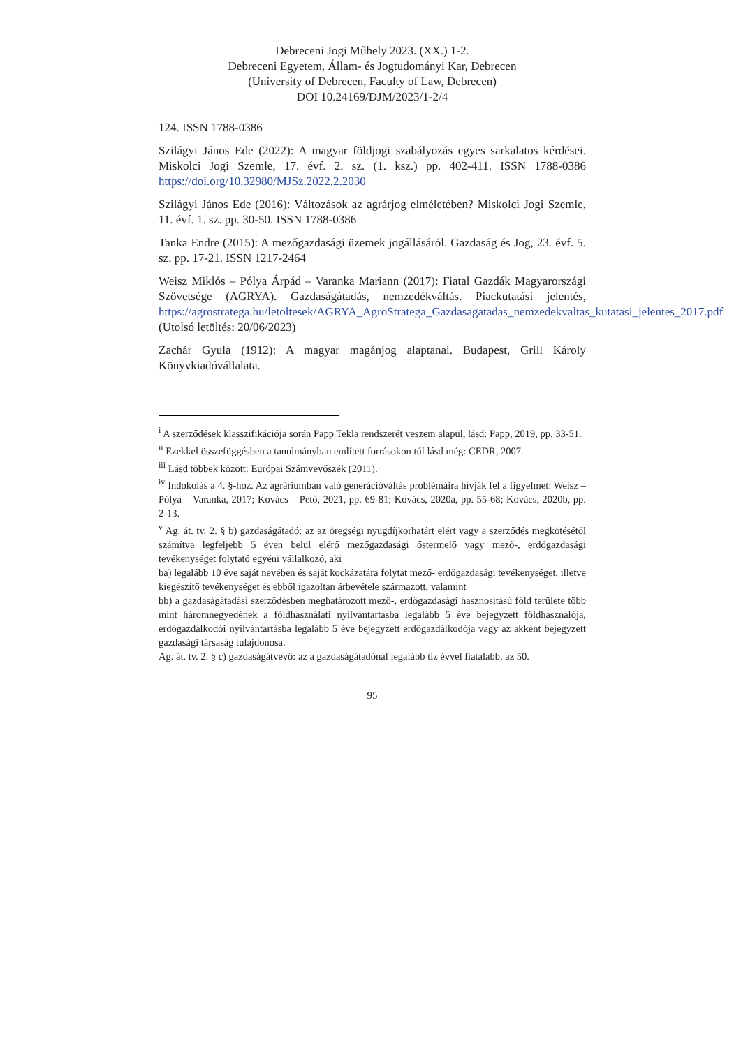Debreceni Jogi Műhely 2023. (XX.) 1-2.
Debreceni Egyetem, Állam- és Jogtudományi Kar, Debrecen
(University of Debrecen, Faculty of Law, Debrecen)
DOI 10.24169/DJM/2023/1-2/4
124. ISSN 1788-0386
Szilágyi János Ede (2022): A magyar földjogi szabályozás egyes sarkalatos kérdései. Miskolci Jogi Szemle, 17. évf. 2. sz. (1. ksz.) pp. 402-411. ISSN 1788-0386 https://doi.org/10.32980/MJSz.2022.2.2030
Szilágyi János Ede (2016): Változások az agrárjog elméletében? Miskolci Jogi Szemle, 11. évf. 1. sz. pp. 30-50. ISSN 1788-0386
Tanka Endre (2015): A mezőgazdasági üzemek jogállásáról. Gazdaság és Jog, 23. évf. 5. sz. pp. 17-21. ISSN 1217-2464
Weisz Miklós – Pólya Árpád – Varanka Mariann (2017): Fiatal Gazdák Magyarországi Szövetsége (AGRYA). Gazdaságátadás, nemzedékváltás. Piackutatási jelentés, https://agrostratega.hu/letoltesek/AGRYA_AgroStratega_Gazdasagatadas_nemzedekvaltas_kutatasi_jelentes_2017.pdf (Utolsó letöltés: 20/06/2023)
Zachár Gyula (1912): A magyar magánjog alaptanai. Budapest, Grill Károly Könyvkiadóvállalata.
<sup>i</sup> A szerződések klasszifikációja során Papp Tekla rendszerét veszem alapul, lásd: Papp, 2019, pp. 33-51.
<sup>ii</sup> Ezekkel összefüggésben a tanulmányban említett forrásokon túl lásd még: CEDR, 2007.
<sup>iii</sup> Lásd többek között: Európai Számvevőszék (2011).
<sup>iv</sup> Indokolás a 4. §-hoz. Az agráriumban való generációváltás problémáira hívják fel a figyelmet: Weisz – Pólya – Varanka, 2017; Kovács – Pető, 2021, pp. 69-81; Kovács, 2020a, pp. 55-68; Kovács, 2020b, pp. 2-13.
<sup>v</sup> Ag. át. tv. 2. § b) gazdaságátadó: az az öregségi nyugdíjkorhatárt elért vagy a szerződés megkötésétől számítva legfeljebb 5 éven belül elérő mezőgazdasági őstermelő vagy mező-, erdőgazdasági tevékenységet folytató egyéni vállalkozó, aki
ba) legalább 10 éve saját nevében és saját kockázatára folytat mező- erdőgazdasági tevékenységet, illetve kiegészítő tevékenységet és ebből igazoltan árbevétele származott, valamint
bb) a gazdaságátadási szerződésben meghatározott mező-, erdőgazdasági hasznosítású föld területe több mint háromnegyedének a földhasználati nyilvántartásba legalább 5 éve bejegyzett földhasználója, erdőgazdálkodói nyilvántartásba legalább 5 éve bejegyzett erdőgazdálkodója vagy az akként bejegyzett gazdasági társaság tulajdonosa.
Ag. át. tv. 2. § c) gazdaságátvevő: az a gazdaságátadónál legalább tíz évvel fiatalabb, az 50.
95